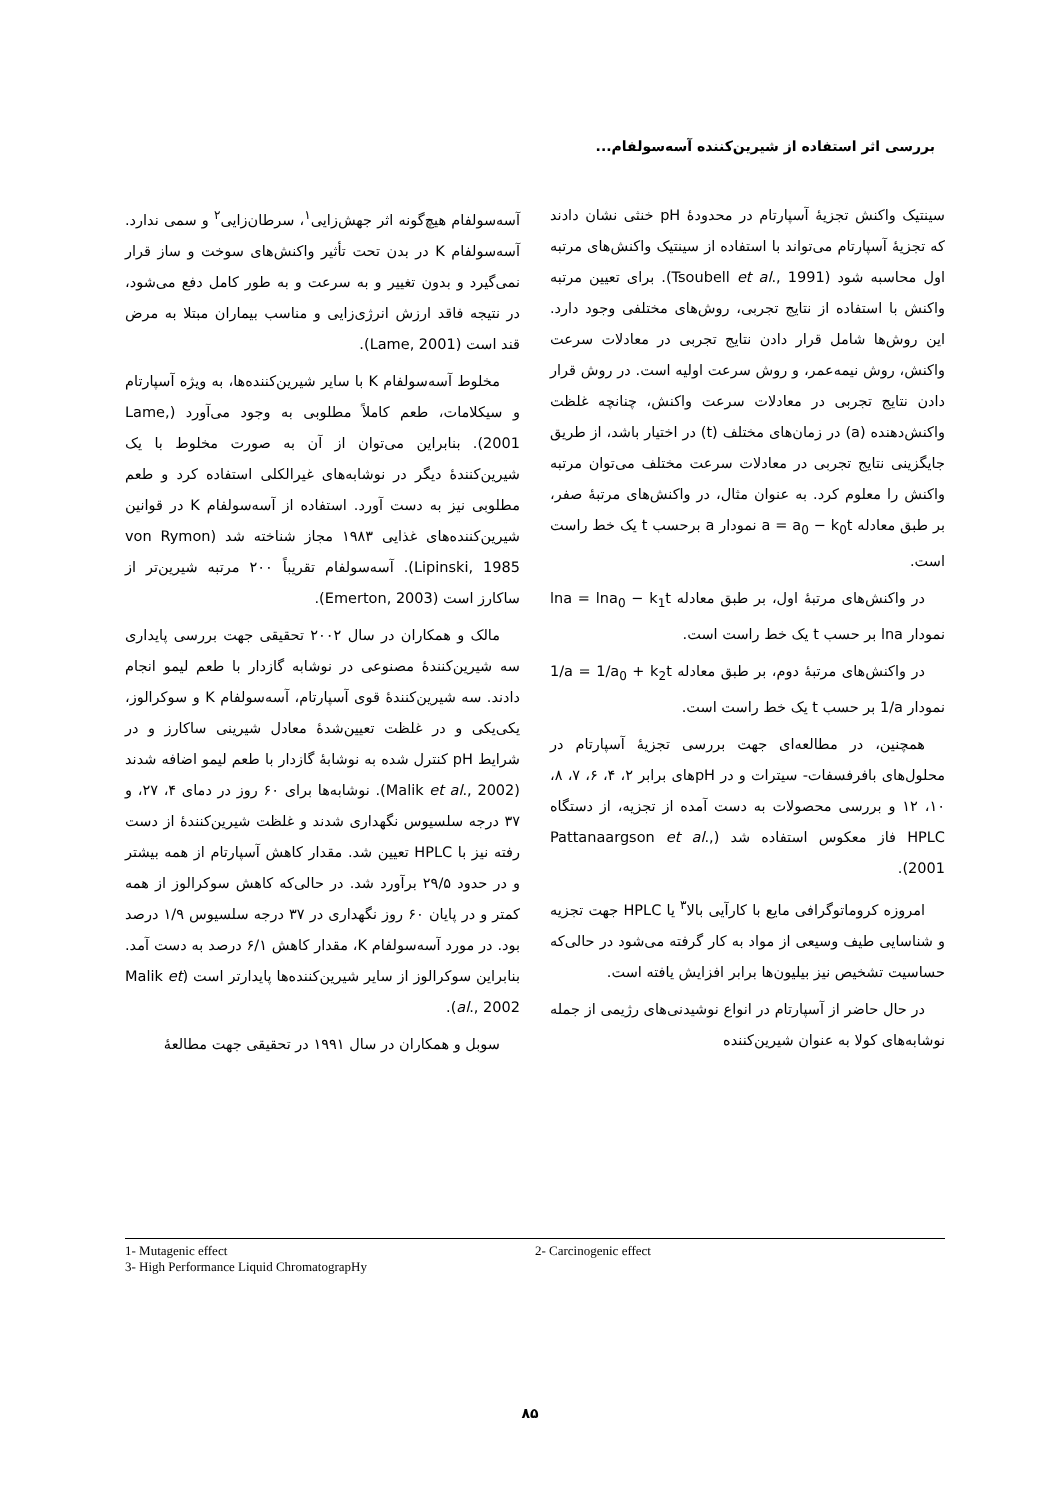بررسی اثر استفاده از شیرین‌کننده آسه‌سولفام...
آسه‌سولفام هیچ‌گونه اثر جهش‌زایی<sup>۱</sup>، سرطان‌زایی<sup>۲</sup> و سمی ندارد. آسه‌سولفام K در بدن تحت تأثیر واکنش‌های سوخت و ساز قرار نمی‌گیرد و بدون تغییر و به سرعت و به طور کامل دفع می‌شود، در نتیجه فاقد ارزش انرژی‌زایی و مناسب بیماران مبتلا به مرض قند است (Lame, 2001).
مخلوط آسه‌سولفام K با سایر شیرین‌کننده‌ها، به ویژه آسپارتام و سیکلامات، طعم کاملاً مطلوبی به وجود می‌آورد (Lame, 2001). بنابراین می‌توان از آن به صورت مخلوط با یک شیرین‌کنندهٔ دیگر در نوشابه‌های غیرالکلی استفاده کرد و طعم مطلوبی نیز به دست آورد. استفاده از آسه‌سولفام K در قوانین شیرین‌کننده‌های غذایی ۱۹۸۳ مجاز شناخته شد (von Rymon Lipinski, 1985). آسه‌سولفام تقریباً ۲۰۰ مرتبه شیرین‌تر از ساکارز است (Emerton, 2003).
مالک و همکاران در سال ۲۰۰۲ تحقیقی جهت بررسی پایداری سه شیرین‌کنندهٔ مصنوعی در نوشابه گازدار با طعم لیمو انجام دادند. سه شیرین‌کنندهٔ قوی آسپارتام، آسه‌سولفام K و سوکرالوز، یکی‌یکی و در غلظت تعیین‌شدهٔ معادل شیرینی ساکارز و در شرایط pH کنترل شده به نوشابهٔ گازدار با طعم لیمو اضافه شدند (Malik et al., 2002). نوشابه‌ها برای ۶۰ روز در دمای ۴، ۲۷، و ۳۷ درجه سلسیوس نگهداری شدند و غلظت شیرین‌کنندهٔ از دست رفته نیز با HPLC تعیین شد. مقدار کاهش آسپارتام از همه بیشتر و در حدود ۲۹/۵ برآورد شد. در حالی‌که کاهش سوکرالوز از همه کمتر و در پایان ۶۰ روز نگهداری در ۳۷ درجه سلسیوس ۱/۹ درصد بود. در مورد آسه‌سولفام K، مقدار کاهش ۶/۱ درصد به دست آمد. بنابراین سوکرالوز از سایر شیرین‌کننده‌ها پایدارتر است (Malik et al., 2002).
سوبل و همکاران در سال ۱۹۹۱ در تحقیقی جهت مطالعهٔ
سینتیک واکنش تجزیهٔ آسپارتام در محدودهٔ pH خنثی نشان دادند که تجزیهٔ آسپارتام می‌تواند با استفاده از سینتیک واکنش‌های مرتبه اول محاسبه شود (Tsoubell et al., 1991). برای تعیین مرتبه واکنش با استفاده از نتایج تجربی، روش‌های مختلفی وجود دارد. این روش‌ها شامل قرار دادن نتایج تجربی در معادلات سرعت واکنش، روش نیمه‌عمر، و روش سرعت اولیه است. در روش قرار دادن نتایج تجربی در معادلات سرعت واکنش، چنانچه غلظت واکنش‌دهنده (a) در زمان‌های مختلف (t) در اختیار باشد، از طریق جایگزینی نتایج تجربی در معادلات سرعت مختلف می‌توان مرتبه واکنش را معلوم کرد. به عنوان مثال، در واکنش‌های مرتبهٔ صفر، بر طبق معادله a = a<sub>0</sub> − k<sub>0</sub>t نمودار a برحسب t یک خط راست است.
در واکنش‌های مرتبهٔ اول، بر طبق معادله lna = lna<sub>0</sub> − k<sub>1</sub>t نمودار lna بر حسب t یک خط راست است.
در واکنش‌های مرتبهٔ دوم، بر طبق معادله 1/a = 1/a<sub>0</sub> + k<sub>2</sub>t نمودار 1/a بر حسب t یک خط راست است.
همچنین، در مطالعه‌ای جهت بررسی تجزیهٔ آسپارتام در محلول‌های بافرفسفات- سیترات و در pHهای برابر ۲، ۴، ۶، ۷، ۸، ۱۰، ۱۲ و بررسی محصولات به دست آمده از تجزیه، از دستگاه HPLC فاز معکوس استفاده شد (Pattanaargson et al., 2001).
امروزه کروماتوگرافی مایع با کارآیی بالا<sup>۳</sup> یا HPLC جهت تجزیه و شناسایی طیف وسیعی از مواد به کار گرفته می‌شود در حالی‌که حساسیت تشخیص نیز بیلیون‌ها برابر افزایش یافته است.
در حال حاضر از آسپارتام در انواع نوشیدنی‌های رژیمی از جمله نوشابه‌های کولا به عنوان شیرین‌کننده
1- Mutagenic effect 2- Carcinogenic effect
3- High Performance Liquid ChromatograpHy
۸۵